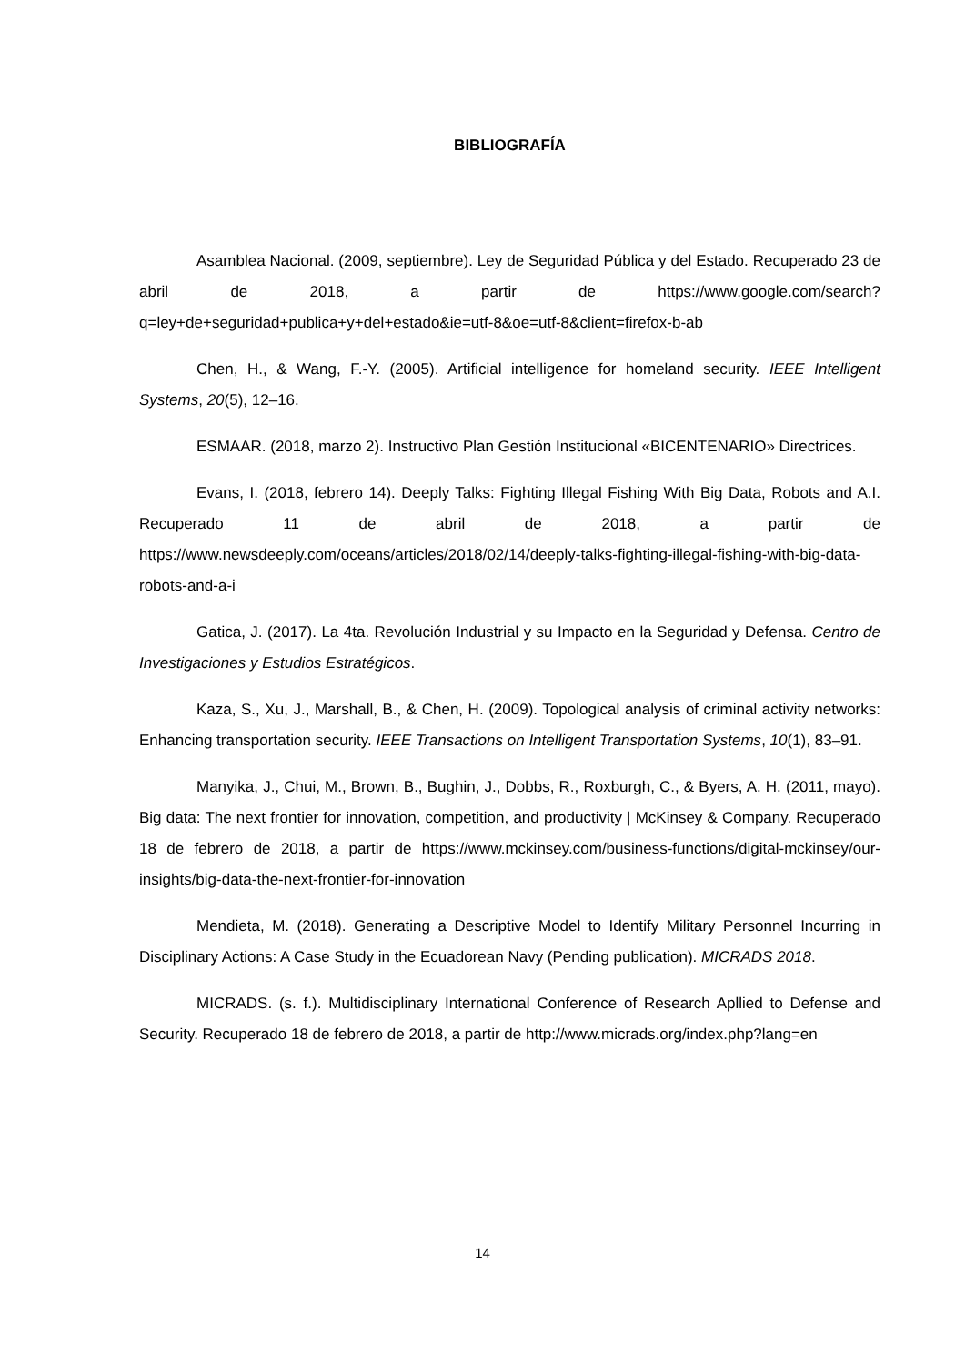BIBLIOGRAFÍA
Asamblea Nacional. (2009, septiembre). Ley de Seguridad Pública y del Estado. Recuperado 23 de abril de 2018, a partir de https://www.google.com/search?q=ley+de+seguridad+publica+y+del+estado&ie=utf-8&oe=utf-8&client=firefox-b-ab
Chen, H., & Wang, F.-Y. (2005). Artificial intelligence for homeland security. IEEE Intelligent Systems, 20(5), 12–16.
ESMAAR. (2018, marzo 2). Instructivo Plan Gestión Institucional «BICENTENARIO» Directrices.
Evans, I. (2018, febrero 14). Deeply Talks: Fighting Illegal Fishing With Big Data, Robots and A.I. Recuperado 11 de abril de 2018, a partir de https://www.newsdeeply.com/oceans/articles/2018/02/14/deeply-talks-fighting-illegal-fishing-with-big-data-robots-and-a-i
Gatica, J. (2017). La 4ta. Revolución Industrial y su Impacto en la Seguridad y Defensa. Centro de Investigaciones y Estudios Estratégicos.
Kaza, S., Xu, J., Marshall, B., & Chen, H. (2009). Topological analysis of criminal activity networks: Enhancing transportation security. IEEE Transactions on Intelligent Transportation Systems, 10(1), 83–91.
Manyika, J., Chui, M., Brown, B., Bughin, J., Dobbs, R., Roxburgh, C., & Byers, A. H. (2011, mayo). Big data: The next frontier for innovation, competition, and productivity | McKinsey & Company. Recuperado 18 de febrero de 2018, a partir de https://www.mckinsey.com/business-functions/digital-mckinsey/our-insights/big-data-the-next-frontier-for-innovation
Mendieta, M. (2018). Generating a Descriptive Model to Identify Military Personnel Incurring in Disciplinary Actions: A Case Study in the Ecuadorean Navy (Pending publication). MICRADS 2018.
MICRADS. (s. f.). Multidisciplinary International Conference of Research Apllied to Defense and Security. Recuperado 18 de febrero de 2018, a partir de http://www.micrads.org/index.php?lang=en
14